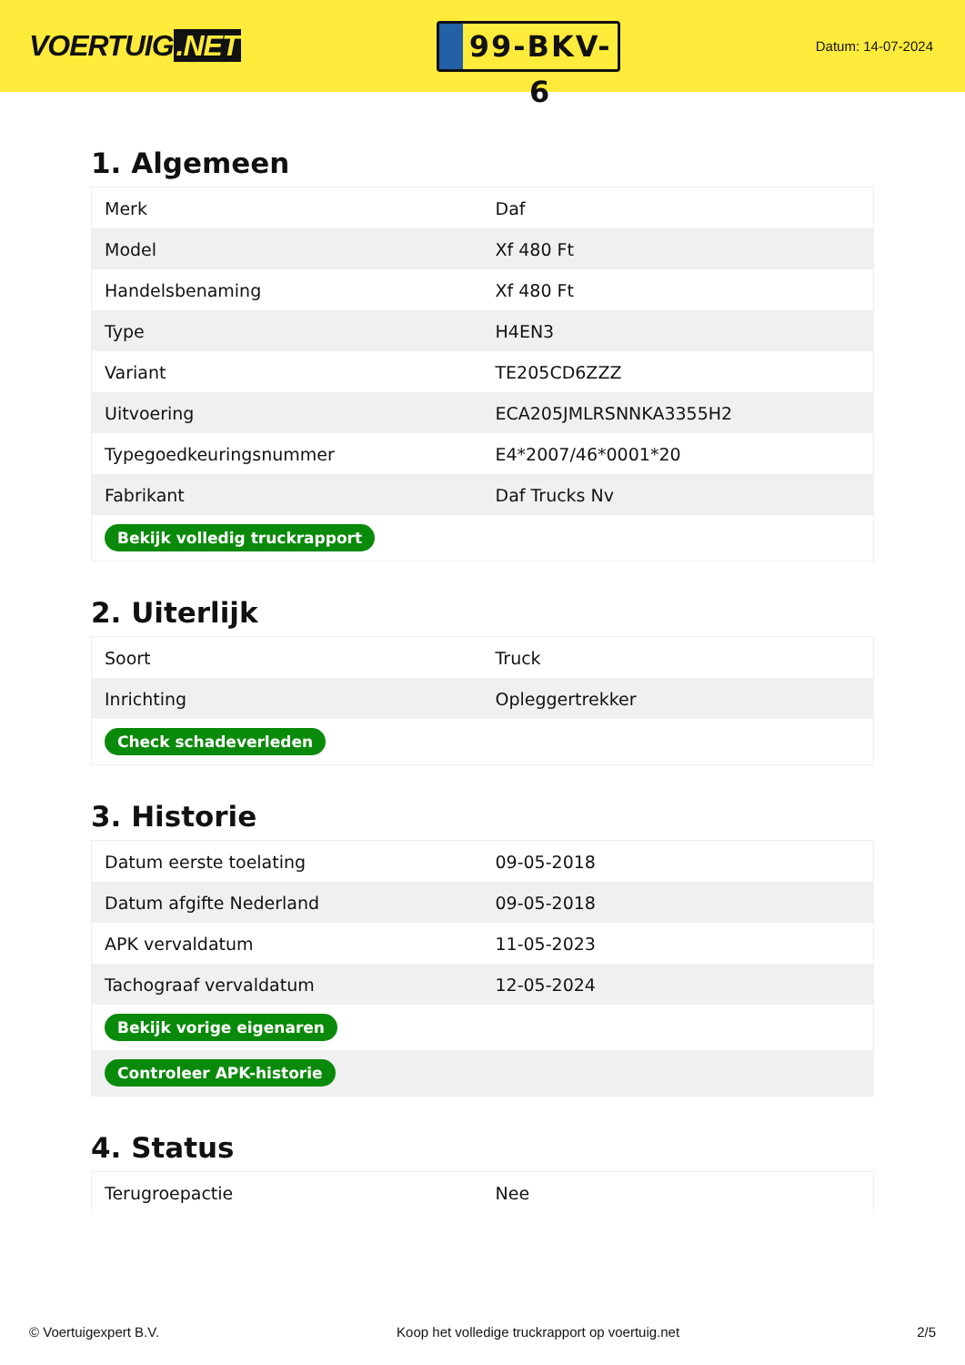VOERTUIG.NET
99-BKV-6
Datum: 14-07-2024
1. Algemeen
| Merk | Daf |
| Model | Xf 480 Ft |
| Handelsbenaming | Xf 480 Ft |
| Type | H4EN3 |
| Variant | TE205CD6ZZZ |
| Uitvoering | ECA205JMLRSNNKA3355H2 |
| Typegoedkeuringsnummer | E4*2007/46*0001*20 |
| Fabrikant | Daf Trucks Nv |
| Bekijk volledig truckrapport | |
2. Uiterlijk
| Soort | Truck |
| Inrichting | Opleggertrekker |
| Check schadeverleden | |
3. Historie
| Datum eerste toelating | 09-05-2018 |
| Datum afgifte Nederland | 09-05-2018 |
| APK vervaldatum | 11-05-2023 |
| Tachograaf vervaldatum | 12-05-2024 |
| Bekijk vorige eigenaren | |
| Controleer APK-historie | |
4. Status
| Terugroepactie | Nee |
© Voertuigexpert B.V. Koop het volledige truckrapport op voertuig.net 2/5